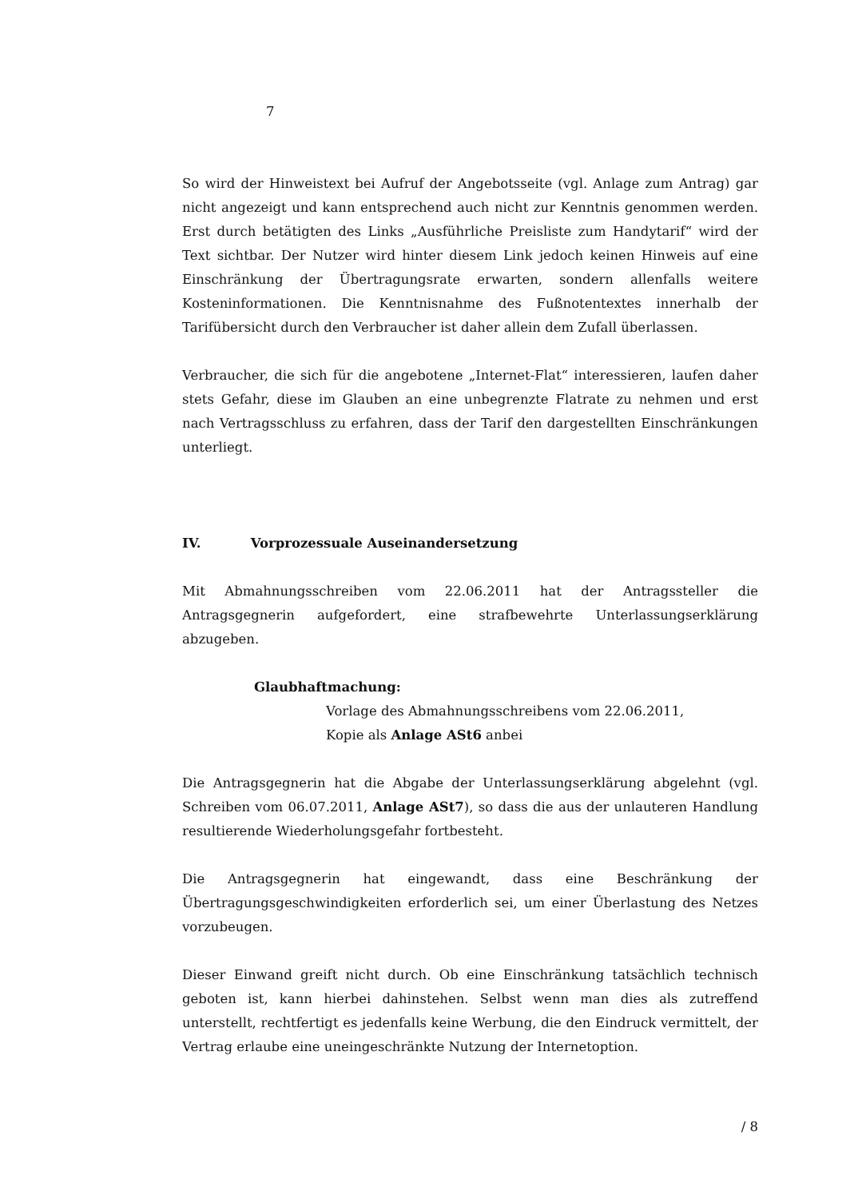7
So wird der Hinweistext bei Aufruf der Angebotsseite (vgl. Anlage zum Antrag) gar nicht angezeigt und kann entsprechend auch nicht zur Kenntnis genommen werden. Erst durch betätigten des Links „Ausführliche Preisliste zum Handytarif“ wird der Text sichtbar. Der Nutzer wird hinter diesem Link jedoch keinen Hinweis auf eine Einschränkung der Übertragungsrate erwarten, sondern allenfalls weitere Kosteninformationen. Die Kenntnisnahme des Fußnotentextes innerhalb der Tarifübersicht durch den Verbraucher ist daher allein dem Zufall überlassen.
Verbraucher, die sich für die angebotene „Internet-Flat“ interessieren, laufen daher stets Gefahr, diese im Glauben an eine unbegrenzte Flatrate zu nehmen und erst nach Vertragsschluss zu erfahren, dass der Tarif den dargestellten Einschränkungen unterliegt.
IV. Vorprozessuale Auseinandersetzung
Mit Abmahnungsschreiben vom 22.06.2011 hat der Antragssteller die Antragsgegnerin aufgefordert, eine strafbewehrte Unterlassungserklärung abzugeben.
Glaubhaftmachung:
Vorlage des Abmahnungsschreibens vom 22.06.2011,
Kopie als Anlage ASt6 anbei
Die Antragsgegnerin hat die Abgabe der Unterlassungserklärung abgelehnt (vgl. Schreiben vom 06.07.2011, Anlage ASt7), so dass die aus der unlauteren Handlung resultierende Wiederholungsgefahr fortbesteht.
Die Antragsgegnerin hat eingewandt, dass eine Beschränkung der Übertragungsgeschwindigkeiten erforderlich sei, um einer Überlastung des Netzes vorzubeugen.
Dieser Einwand greift nicht durch. Ob eine Einschränkung tatsächlich technisch geboten ist, kann hierbei dahinstehen. Selbst wenn man dies als zutreffend unterstellt, rechtfertigt es jedenfalls keine Werbung, die den Eindruck vermittelt, der Vertrag erlaube eine uneingeschränkte Nutzung der Internetoption.
/ 8